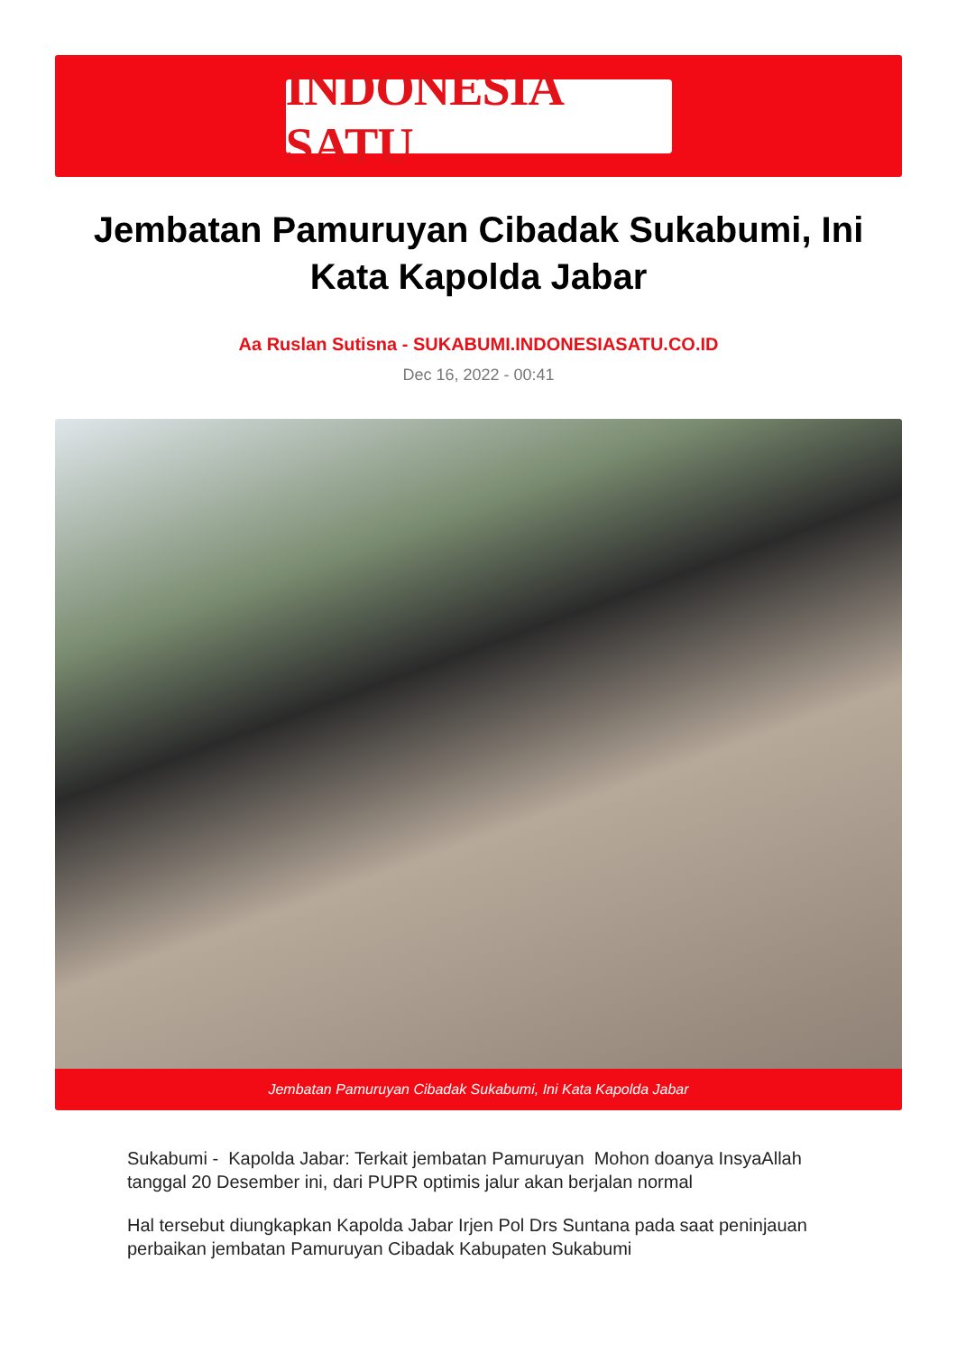INDONESIA SATU
Jembatan Pamuruyan Cibadak Sukabumi, Ini Kata Kapolda Jabar
Aa Ruslan Sutisna - SUKABUMI.INDONESIASATU.CO.ID
Dec 16, 2022 - 00:41
Jembatan Pamuruyan Cibadak Sukabumi, Ini Kata Kapolda Jabar
Sukabumi - Kapolda Jabar: Terkait jembatan Pamuruyan Mohon doanya InsyaAllah tanggal 20 Desember ini, dari PUPR optimis jalur akan berjalan normal
Hal tersebut diungkapkan Kapolda Jabar Irjen Pol Drs Suntana pada saat peninjauan perbaikan jembatan Pamuruyan Cibadak Kabupaten Sukabumi